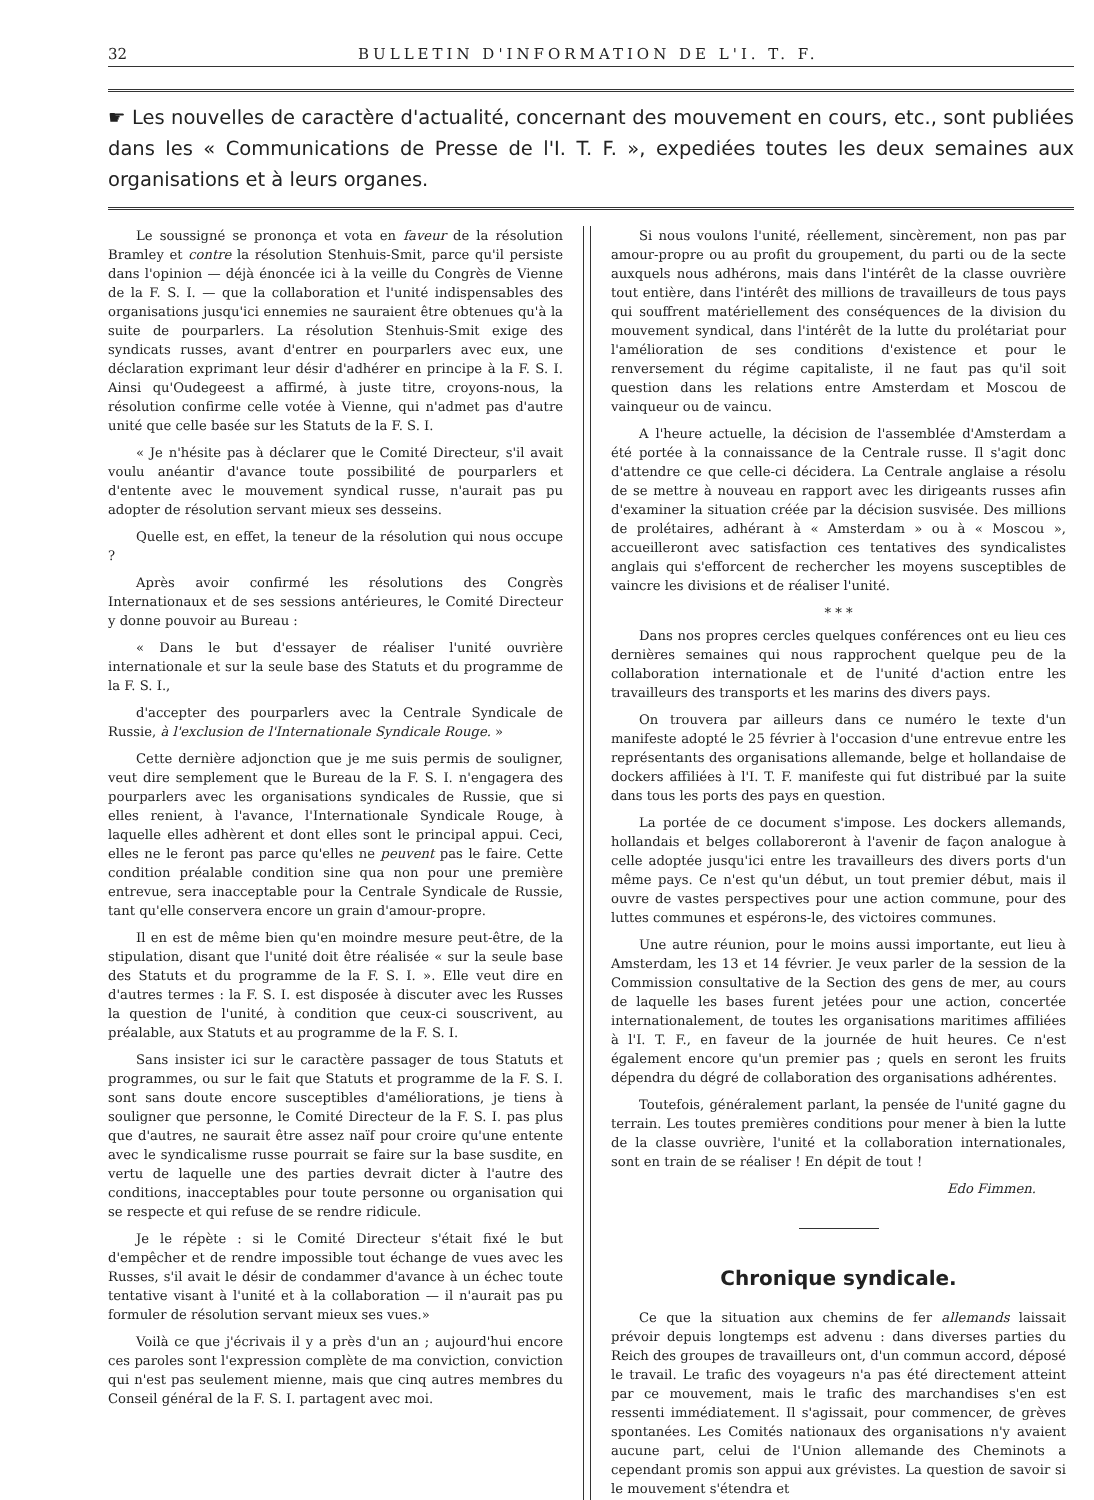32 BULLETIN D'INFORMATION DE L'I. T. F.
☛ Les nouvelles de caractère d'actualité, concernant des mouvement en cours, etc., sont publiées dans les « Communications de Presse de l'I. T. F. », expediées toutes les deux semaines aux organisations et à leurs organes.
Le soussigné se prononça et vota en faveur de la résolution Bramley et contre la résolution Stenhuis-Smit, parce qu'il persiste dans l'opinion — déjà énoncée ici à la veille du Congrès de Vienne de la F. S. I. — que la collaboration et l'unité indispensables des organisations jusqu'ici ennemies ne sauraient être obtenues qu'à la suite de pourparlers. La résolution Stenhuis-Smit exige des syndicats russes, avant d'entrer en pourparlers avec eux, une déclaration exprimant leur désir d'adhérer en principe à la F. S. I. Ainsi qu'Oudegeest a affirmé, à juste titre, croyons-nous, la résolution confirme celle votée à Vienne, qui n'admet pas d'autre unité que celle basée sur les Statuts de la F. S. I.
« Je n'hésite pas à déclarer que le Comité Directeur, s'il avait voulu anéantir d'avance toute possibilité de pourparlers et d'entente avec le mouvement syndical russe, n'aurait pas pu adopter de résolution servant mieux ses desseins.
Quelle est, en effet, la teneur de la résolution qui nous occupe ?
Après avoir confirmé les résolutions des Congrès Internationaux et de ses sessions antérieures, le Comité Directeur y donne pouvoir au Bureau :
« Dans le but d'essayer de réaliser l'unité ouvrière internationale et sur la seule base des Statuts et du programme de la F. S. I.,
d'accepter des pourparlers avec la Centrale Syndicale de Russie, à l'exclusion de l'Internationale Syndicale Rouge. »
Cette dernière adjonction que je me suis permis de souligner, veut dire semplement que le Bureau de la F. S. I. n'engagera des pourparlers avec les organisations syndicales de Russie, que si elles renient, à l'avance, l'Internationale Syndicale Rouge, à laquelle elles adhèrent et dont elles sont le principal appui. Ceci, elles ne le feront pas parce qu'elles ne peuvent pas le faire. Cette condition préalable condition sine qua non pour une première entrevue, sera inacceptable pour la Centrale Syndicale de Russie, tant qu'elle conservera encore un grain d'amour-propre.
Il en est de même bien qu'en moindre mesure peut-être, de la stipulation, disant que l'unité doit être réalisée « sur la seule base des Statuts et du programme de la F. S. I. ». Elle veut dire en d'autres termes : la F. S. I. est disposée à discuter avec les Russes la question de l'unité, à condition que ceux-ci souscrivent, au préalable, aux Statuts et au programme de la F. S. I.
Sans insister ici sur le caractère passager de tous Statuts et programmes, ou sur le fait que Statuts et programme de la F. S. I. sont sans doute encore susceptibles d'améliorations, je tiens à souligner que personne, le Comité Directeur de la F. S. I. pas plus que d'autres, ne saurait être assez naïf pour croire qu'une entente avec le syndicalisme russe pourrait se faire sur la base susdite, en vertu de laquelle une des parties devrait dicter à l'autre des conditions, inacceptables pour toute personne ou organisation qui se respecte et qui refuse de se rendre ridicule.
Je le répète : si le Comité Directeur s'était fixé le but d'empêcher et de rendre impossible tout échange de vues avec les Russes, s'il avait le désir de condammer d'avance à un échec toute tentative visant à l'unité et à la collaboration — il n'aurait pas pu formuler de résolution servant mieux ses vues.»
Voilà ce que j'écrivais il y a près d'un an ; aujourd'hui encore ces paroles sont l'expression complète de ma conviction, conviction qui n'est pas seulement mienne, mais que cinq autres membres du Conseil général de la F. S. I. partagent avec moi.
Si nous voulons l'unité, réellement, sincèrement, non pas par amour-propre ou au profit du groupement, du parti ou de la secte auxquels nous adhérons, mais dans l'intérêt de la classe ouvrière tout entière, dans l'intérêt des millions de travailleurs de tous pays qui souffrent matériellement des conséquences de la division du mouvement syndical, dans l'intérêt de la lutte du prolétariat pour l'amélioration de ses conditions d'existence et pour le renversement du régime capitaliste, il ne faut pas qu'il soit question dans les relations entre Amsterdam et Moscou de vainqueur ou de vaincu.
A l'heure actuelle, la décision de l'assemblée d'Amsterdam a été portée à la connaissance de la Centrale russe. Il s'agit donc d'attendre ce que celle-ci décidera. La Centrale anglaise a résolu de se mettre à nouveau en rapport avec les dirigeants russes afin d'examiner la situation créée par la décision susvisée. Des millions de prolétaires, adhérant à « Amsterdam » ou à « Moscou », accueilleront avec satisfaction ces tentatives des syndicalistes anglais qui s'efforcent de rechercher les moyens susceptibles de vaincre les divisions et de réaliser l'unité.
* * *
Dans nos propres cercles quelques conférences ont eu lieu ces dernières semaines qui nous rapprochent quelque peu de la collaboration internationale et de l'unité d'action entre les travailleurs des transports et les marins des divers pays.
On trouvera par ailleurs dans ce numéro le texte d'un manifeste adopté le 25 février à l'occasion d'une entrevue entre les représentants des organisations allemande, belge et hollandaise de dockers affiliées à l'I. T. F. manifeste qui fut distribué par la suite dans tous les ports des pays en question.
La portée de ce document s'impose. Les dockers allemands, hollandais et belges collaboreront à l'avenir de façon analogue à celle adoptée jusqu'ici entre les travailleurs des divers ports d'un même pays. Ce n'est qu'un début, un tout premier début, mais il ouvre de vastes perspectives pour une action commune, pour des luttes communes et espérons-le, des victoires communes.
Une autre réunion, pour le moins aussi importante, eut lieu à Amsterdam, les 13 et 14 février. Je veux parler de la session de la Commission consultative de la Section des gens de mer, au cours de laquelle les bases furent jetées pour une action, concertée internationalement, de toutes les organisations maritimes affiliées à l'I. T. F., en faveur de la journée de huit heures. Ce n'est également encore qu'un premier pas ; quels en seront les fruits dépendra du dégré de collaboration des organisations adhérentes.
Toutefois, généralement parlant, la pensée de l'unité gagne du terrain. Les toutes premières conditions pour mener à bien la lutte de la classe ouvrière, l'unité et la collaboration internationales, sont en train de se réaliser ! En dépit de tout !
Edo Fimmen.
Chronique syndicale.
Ce que la situation aux chemins de fer allemands laissait prévoir depuis longtemps est advenu : dans diverses parties du Reich des groupes de travailleurs ont, d'un commun accord, déposé le travail. Le trafic des voyageurs n'a pas été directement atteint par ce mouvement, mais le trafic des marchandises s'en est ressenti immédiatement. Il s'agissait, pour commencer, de grèves spontanées. Les Comités nationaux des organisations n'y avaient aucune part, celui de l'Union allemande des Cheminots a cependant promis son appui aux grévistes. La question de savoir si le mouvement s'étendra et